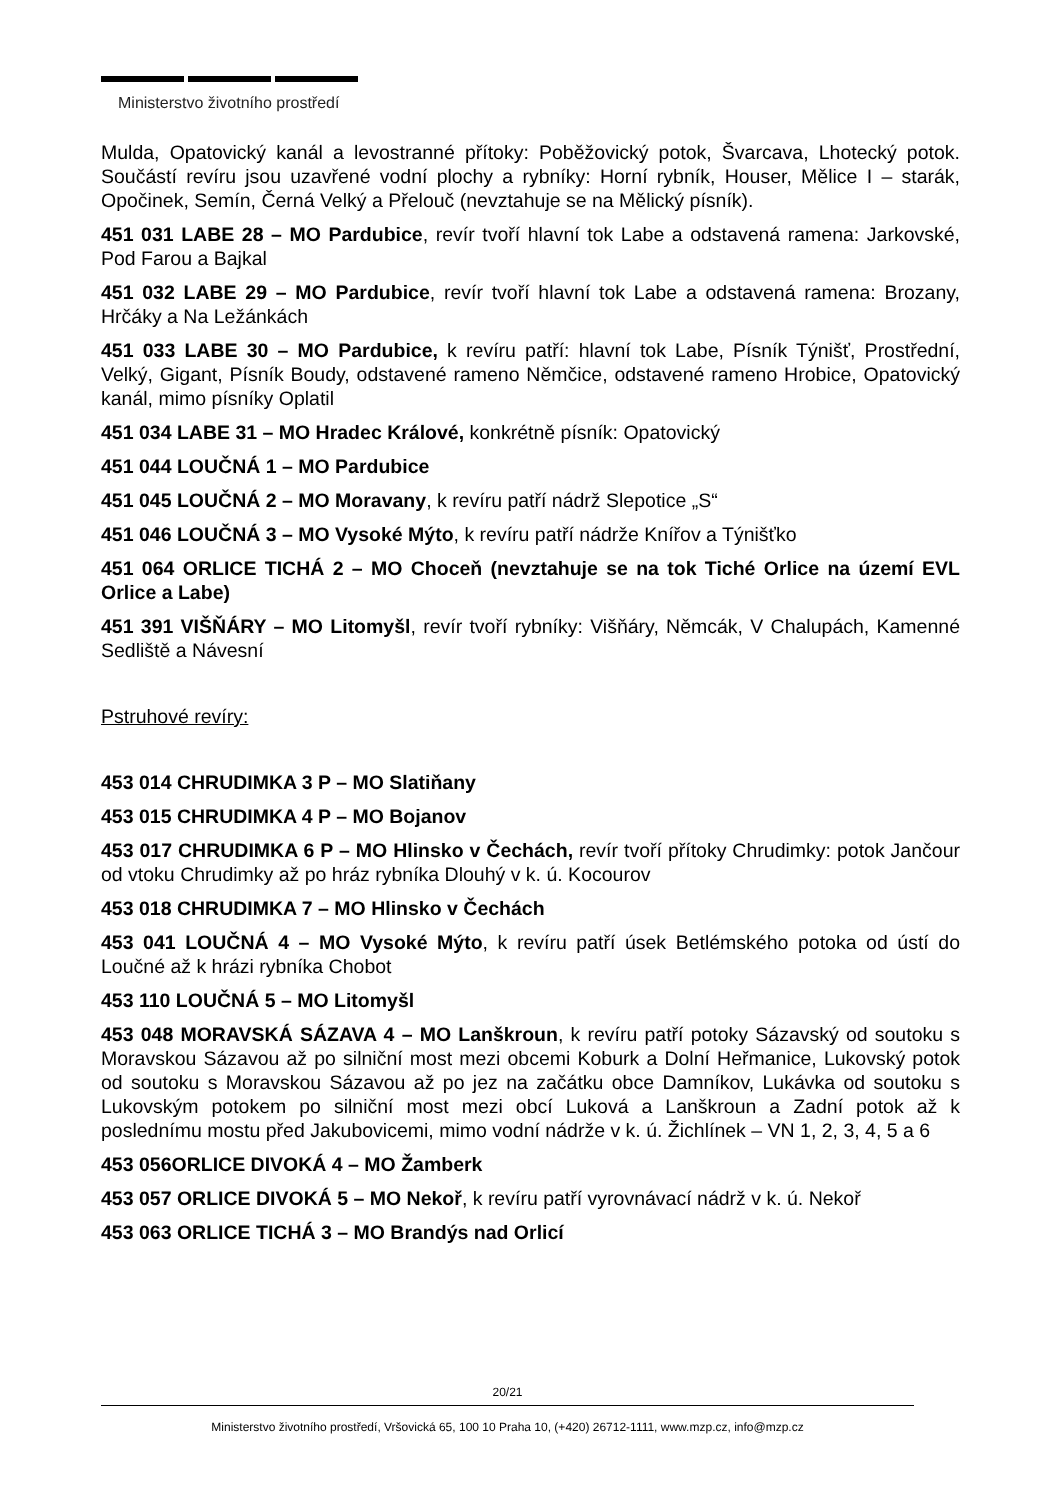Ministerstvo životního prostředí
Mulda, Opatovický kanál a levostranné přítoky: Poběžovický potok, Švarcava, Lhotecký potok. Součástí revíru jsou uzavřené vodní plochy a rybníky: Horní rybník, Houser, Mělice I – starák, Opočinek, Semín, Černá Velký a Přelouč (nevztahuje se na Mělický písník).
451 031 LABE 28 – MO Pardubice, revír tvoří hlavní tok Labe a odstavená ramena: Jarkovské, Pod Farou a Bajkal
451 032 LABE 29 – MO Pardubice, revír tvoří hlavní tok Labe a odstavená ramena: Brozany, Hrčáky a Na Ležánkách
451 033 LABE 30 – MO Pardubice, k revíru patří: hlavní tok Labe, Písník Týnišť, Prostřední, Velký, Gigant, Písník Boudy, odstavené rameno Němčice, odstavené rameno Hrobice, Opatovický kanál, mimo písníky Oplatil
451 034 LABE 31 – MO Hradec Králové, konkrétně písník: Opatovický
451 044 LOUČNÁ 1 – MO Pardubice
451 045 LOUČNÁ 2 – MO Moravany, k revíru patří nádrž Slepotice „S“
451 046 LOUČNÁ 3 – MO Vysoké Mýto, k revíru patří nádrže Knířov a Týnišťko
451 064 ORLICE TICHÁ 2 – MO Choceň (nevztahuje se na tok Tiché Orlice na území EVL Orlice a Labe)
451 391 VIŠŇÁRY – MO Litomyšl, revír tvoří rybníky: Višňáry, Němcák, V Chalupách, Kamenné Sedliště a Návesní
Pstruhové revíry:
453 014 CHRUDIMKA 3 P – MO Slatiňany
453 015 CHRUDIMKA 4 P – MO Bojanov
453 017 CHRUDIMKA 6 P – MO Hlinsko v Čechách, revír tvoří přítoky Chrudimky: potok Jančour od vtoku Chrudimky až po hráz rybníka Dlouhý v k. ú. Kocourov
453 018 CHRUDIMKA 7 – MO Hlinsko v Čechách
453 041 LOUČNÁ 4 – MO Vysoké Mýto, k revíru patří úsek Betlémského potoka od ústí do Loučné až k hrázi rybníka Chobot
453 110 LOUČNÁ 5 – MO Litomyšl
453 048 MORAVSKÁ SÁZAVA 4 – MO Lanškroun, k revíru patří potoky Sázavský od soutoku s Moravskou Sázavou až po silniční most mezi obcemi Koburk a Dolní Heřmanice, Lukovský potok od soutoku s Moravskou Sázavou až po jez na začátku obce Damníkov, Lukávka od soutoku s Lukovským potokem po silniční most mezi obcí Luková a Lanškroun a Zadní potok až k poslednímu mostu před Jakubovicemi, mimo vodní nádrže v k. ú. Žichlínek – VN 1, 2, 3, 4, 5 a 6
453 056ORLICE DIVOKÁ 4 – MO Žamberk
453 057 ORLICE DIVOKÁ 5 – MO Nekoř, k revíru patří vyrovnávací nádrž v k. ú. Nekoř
453 063 ORLICE TICHÁ 3 – MO Brandýs nad Orlicí
20/21
Ministerstvo životního prostředí, Vršovická 65, 100 10 Praha 10, (+420) 26712-1111, www.mzp.cz, info@mzp.cz